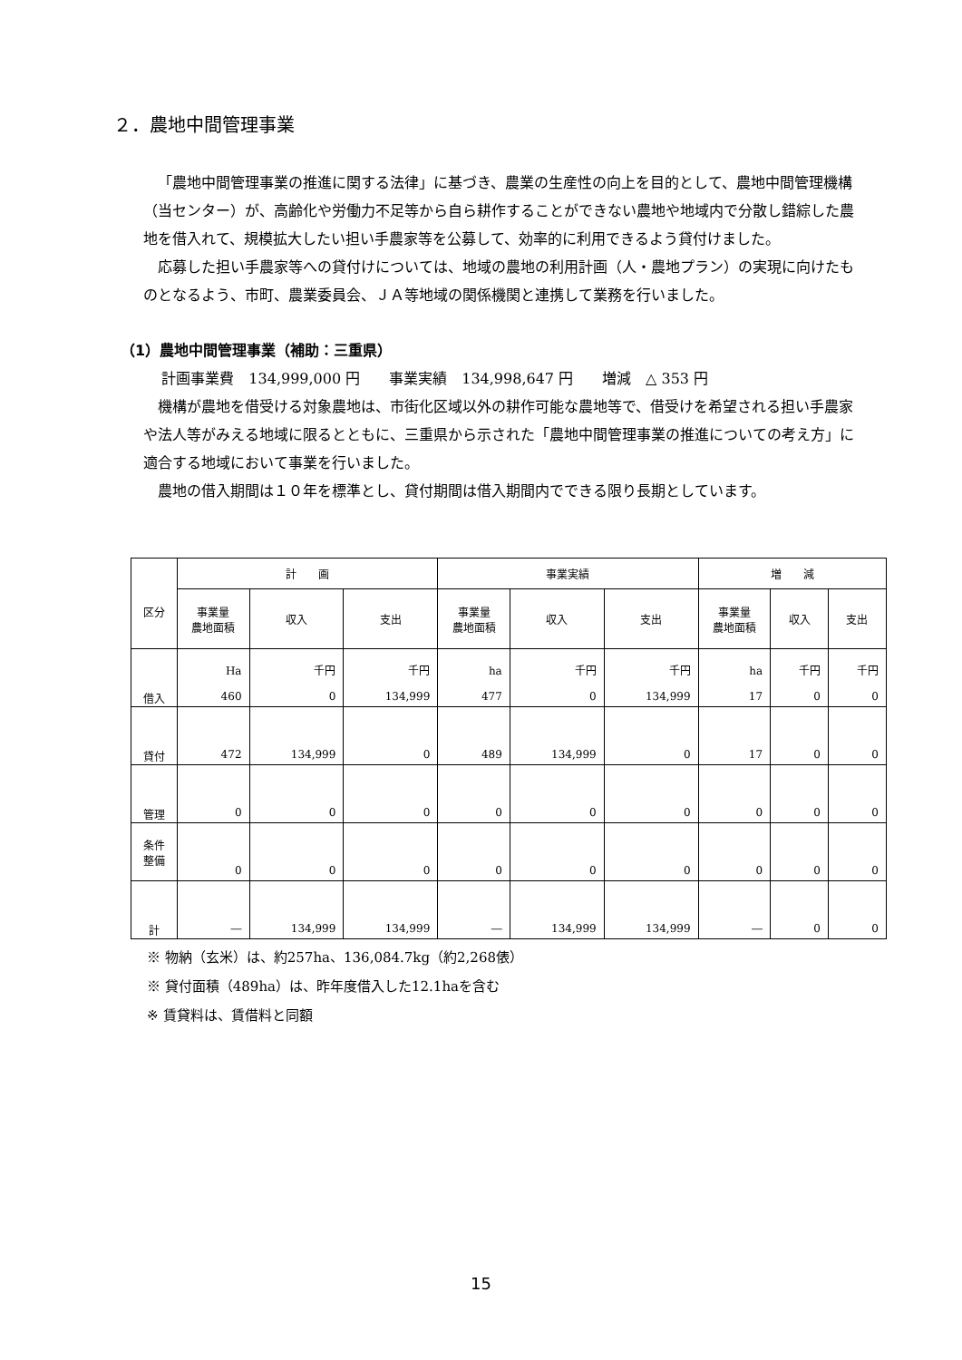２．農地中間管理事業
「農地中間管理事業の推進に関する法律」に基づき、農業の生産性の向上を目的として、農地中間管理機構（当センター）が、高齢化や労働力不足等から自ら耕作することができない農地や地域内で分散し錯綜した農地を借入れて、規模拡大したい担い手農家等を公募して、効率的に利用できるよう貸付けました。
応募した担い手農家等への貸付けについては、地域の農地の利用計画（人・農地プラン）の実現に向けたものとなるよう、市町、農業委員会、ＪＡ等地域の関係機関と連携して業務を行いました。
（1）農地中間管理事業（補助：三重県）
計画事業費　134,999,000 円　　事業実績　134,998,647 円　　増減　△ 353 円
機構が農地を借受ける対象農地は、市街化区域以外の耕作可能な農地等で、借受けを希望される担い手農家や法人等がみえる地域に限るとともに、三重県から示された「農地中間管理事業の推進についての考え方」に適合する地域において事業を行いました。
農地の借入期間は１０年を標準とし、貸付期間は借入期間内でできる限り長期としています。
| 区分 | 計 画 | | | 事業実績 | | | 増 減 | | |
| --- | --- | --- | --- | --- | --- | --- | --- | --- | --- |
| | 事業量 農地面積 | 収入 | 支出 | 事業量 農地面積 | 収入 | 支出 | 事業量 農地面積 | 収入 | 支出 |
| 借入 | Ha 460 | 千円 0 | 千円 134,999 | ha 477 | 千円 0 | 千円 134,999 | ha 17 | 千円 0 | 千円 0 |
| 貸付 | 472 | 134,999 | 0 | 489 | 134,999 | 0 | 17 | 0 | 0 |
| 管理 | 0 | 0 | 0 | 0 | 0 | 0 | 0 | 0 | 0 |
| 条件 整備 | 0 | 0 | 0 | 0 | 0 | 0 | 0 | 0 | 0 |
| 計 | ― | 134,999 | 134,999 | ― | 134,999 | 134,999 | ― | 0 | 0 |
※ 物納（玄米）は、約257ha、136,084.7kg（約2,268俵）
※ 貸付面積（489ha）は、昨年度借入した12.1haを含む
※ 賃貸料は、賃借料と同額
15